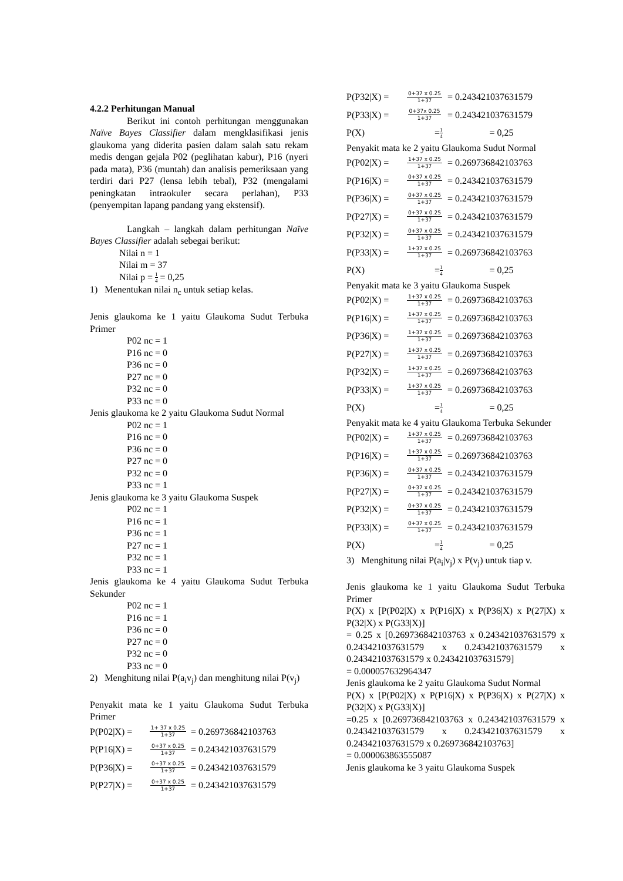4.2.2 Perhitungan Manual
Berikut ini contoh perhitungan menggunakan Naïve Bayes Classifier dalam mengklasifikasi jenis glaukoma yang diderita pasien dalam salah satu rekam medis dengan gejala P02 (peglihatan kabur), P16 (nyeri pada mata), P36 (muntah) dan analisis pemeriksaan yang terdiri dari P27 (lensa lebih tebal), P32 (mengalami peningkatan intraokuler secara perlahan), P33 (penyempitan lapang pandang yang ekstensif).
Langkah – langkah dalam perhitungan Naïve Bayes Classifier adalah sebegai berikut:
Nilai n = 1
Nilai m = 37
Nilai p = 1 4 = 0,25
1) Menentukan nilai n<sub>c</sub> untuk setiap kelas.
Jenis glaukoma ke 1 yaitu Glaukoma Sudut Terbuka Primer
P02 nc = 1
P16 nc = 0
P36 nc = 0
P27 nc = 0
P32 nc = 0
P33 nc = 0
Jenis glaukoma ke 2 yaitu Glaukoma Sudut Normal
P02 nc = 1
P16 nc = 0
P36 nc = 0
P27 nc = 0
P32 nc = 0
P33 nc = 1
Jenis glaukoma ke 3 yaitu Glaukoma Suspek
P02 nc = 1
P16 nc = 1
P36 nc = 1
P27 nc = 1
P32 nc = 1
P33 nc = 1
Jenis glaukoma ke 4 yaitu Glaukoma Sudut Terbuka Sekunder
P02 nc = 1
P16 nc = 1
P36 nc = 0
P27 nc = 0
P32 nc = 0
P33 nc = 0
2) Menghitung nilai P(a<sub>i</sub>v<sub>j</sub>) dan menghitung nilai P(v<sub>j</sub>)
Penyakit mata ke 1 yaitu Glaukoma Sudut Terbuka Primer
P(P02|X) = 1+ 37 x 0.25 1+37 = 0.269736842103763
P(P16|X) = 0+37 x 0.25 1+37 = 0.243421037631579
P(P36|X) = 0+37 x 0.25 1+37 = 0.243421037631579
P(P27|X) = 0+37 x 0.25 1+37 = 0.243421037631579
P(P32|X) = 0+37 x 0.25 1+37 = 0.243421037631579
P(P33|X) = 0+37x 0.25 1+37 = 0.243421037631579
P(X) = 1 4 = 0,25
Penyakit mata ke 2 yaitu Glaukoma Sudut Normal
P(P02|X) = 1+37 x 0.25 1+37 = 0.269736842103763
P(P16|X) = 0+37 x 0.25 1+37 = 0.243421037631579
P(P36|X) = 0+37 x 0.25 1+37 = 0.243421037631579
P(P27|X) = 0+37 x 0.25 1+37 = 0.243421037631579
P(P32|X) = 0+37 x 0.25 1+37 = 0.243421037631579
P(P33|X) = 1+37 x 0.25 1+37 = 0.269736842103763
P(X) = 1 4 = 0,25
Penyakit mata ke 3 yaitu Glaukoma Suspek
P(P02|X) = 1+37 x 0.25 1+37 = 0.269736842103763
P(P16|X) = 1+37 x 0.25 1+37 = 0.269736842103763
P(P36|X) = 1+37 x 0.25 1+37 = 0.269736842103763
P(P27|X) = 1+37 x 0.25 1+37 = 0.269736842103763
P(P32|X) = 1+37 x 0.25 1+37 = 0.269736842103763
P(P33|X) = 1+37 x 0.25 1+37 = 0.269736842103763
P(X) = 1 4 = 0,25
Penyakit mata ke 4 yaitu Glaukoma Terbuka Sekunder
P(P02|X) = 1+37 x 0.25 1+37 = 0.269736842103763
P(P16|X) = 1+37 x 0.25 1+37 = 0.269736842103763
P(P36|X) = 0+37 x 0.25 1+37 = 0.243421037631579
P(P27|X) = 0+37 x 0.25 1+37 = 0.243421037631579
P(P32|X) = 0+37 x 0.25 1+37 = 0.243421037631579
P(P33|X) = 0+37 x 0.25 1+37 = 0.243421037631579
P(X) = 1 4 = 0,25
3) Menghitung nilai P(a<sub>i</sub>|v<sub>j</sub>) x P(v<sub>j</sub>) untuk tiap v.
Jenis glaukoma ke 1 yaitu Glaukoma Sudut Terbuka Primer
P(X) x [P(P02|X) x P(P16|X) x P(P36|X) x P(27|X) x P(32|X) x P(G33|X)]
= 0.25 x [0.269736842103763 x 0.243421037631579 x 0.243421037631579 x 0.243421037631579 x 0.243421037631579 x 0.243421037631579]
= 0.000057632964347
Jenis glaukoma ke 2 yaitu Glaukoma Sudut Normal
P(X) x [P(P02|X) x P(P16|X) x P(P36|X) x P(27|X) x P(32|X) x P(G33|X)]
=0.25 x [0.269736842103763 x 0.243421037631579 x 0.243421037631579 x 0.243421037631579 x 0.243421037631579 x 0.269736842103763]
= 0.000063863555087
Jenis glaukoma ke 3 yaitu Glaukoma Suspek